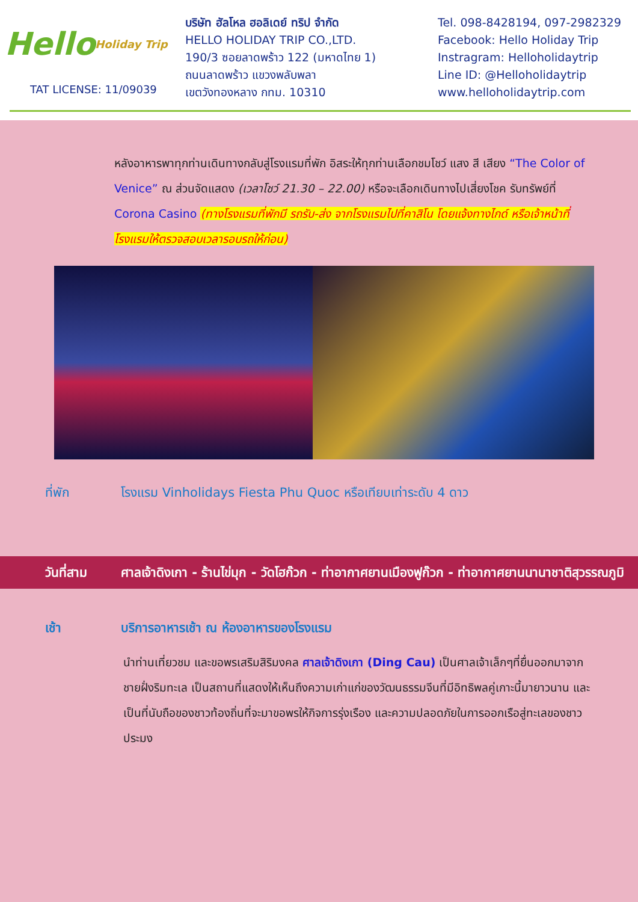Hello Holiday Trip
TAT LICENSE: 11/09039
บริษัท ฮัลโหล ฮอลิเดย์ ทริป จำกัด
HELLO HOLIDAY TRIP CO.,LTD.
190/3 ซอยลาดพร้าว 122 (มหาดไทย 1)
ถนนลาดพร้าว แขวงพลับพลา
เขตวังทองหลาง กทม. 10310
Tel. 098-8428194, 097-2982329
Facebook: Hello Holiday Trip
Instragram: Helloholidaytrip
Line ID: @Helloholidaytrip
www.helloholidaytrip.com
หลังอาหารพาทุกท่านเดินทางกลับสู่โรงแรมที่พัก อิสระให้ทุกท่านเลือกชมโชว์ แสง สี เสียง “The Color of Venice” ณ ส่วนจัดแสดง (เวลาโชว์ 21.30 – 22.00) หรือจะเลือกเดินทางไปเสี่ยงโชค รับทรัพย์ที่ Corona Casino (ทางโรงแรมที่พักมี รถรับ-ส่ง จากโรงแรมไปที่คาสิโน โดยแจ้งทางไกด์ หรือเจ้าหน้าที่โรงแรมให้ตรวจสอบเวลารอบรถให้ก่อน)
ที่พัก โรงแรม Vinholidays Fiesta Phu Quoc หรือเทียบเท่าระดับ 4 ดาว
วันที่สาม ศาลเจ้าดิงเกา - ร้านไข่มุก - วัดโฮก๊วก - ท่าอากาศยานเมืองฟูก๊วก - ท่าอากาศยานนานาชาติสุวรรณภูมิ
เช้า บริการอาหารเช้า ณ ห้องอาหารของโรงแรม
นำท่านเที่ยวชม และขอพรเสริมสิริมงคล ศาลเจ้าดิงเกา (Ding Cau) เป็นศาลเจ้าเล็กๆที่ยื่นออกมาจากชายฝั่งริมทะเล เป็นสถานที่แสดงให้เห็นถึงความเก่าแก่ของวัฒนธรรมจีนที่มีอิทธิพลคู่เกาะนี้มายาวนาน และเป็นที่นับถือของชาวท้องถิ่นที่จะมาขอพรให้กิจการรุ่งเรือง และความปลอดภัยในการออกเรือสู่ทะเลของชาวประมง